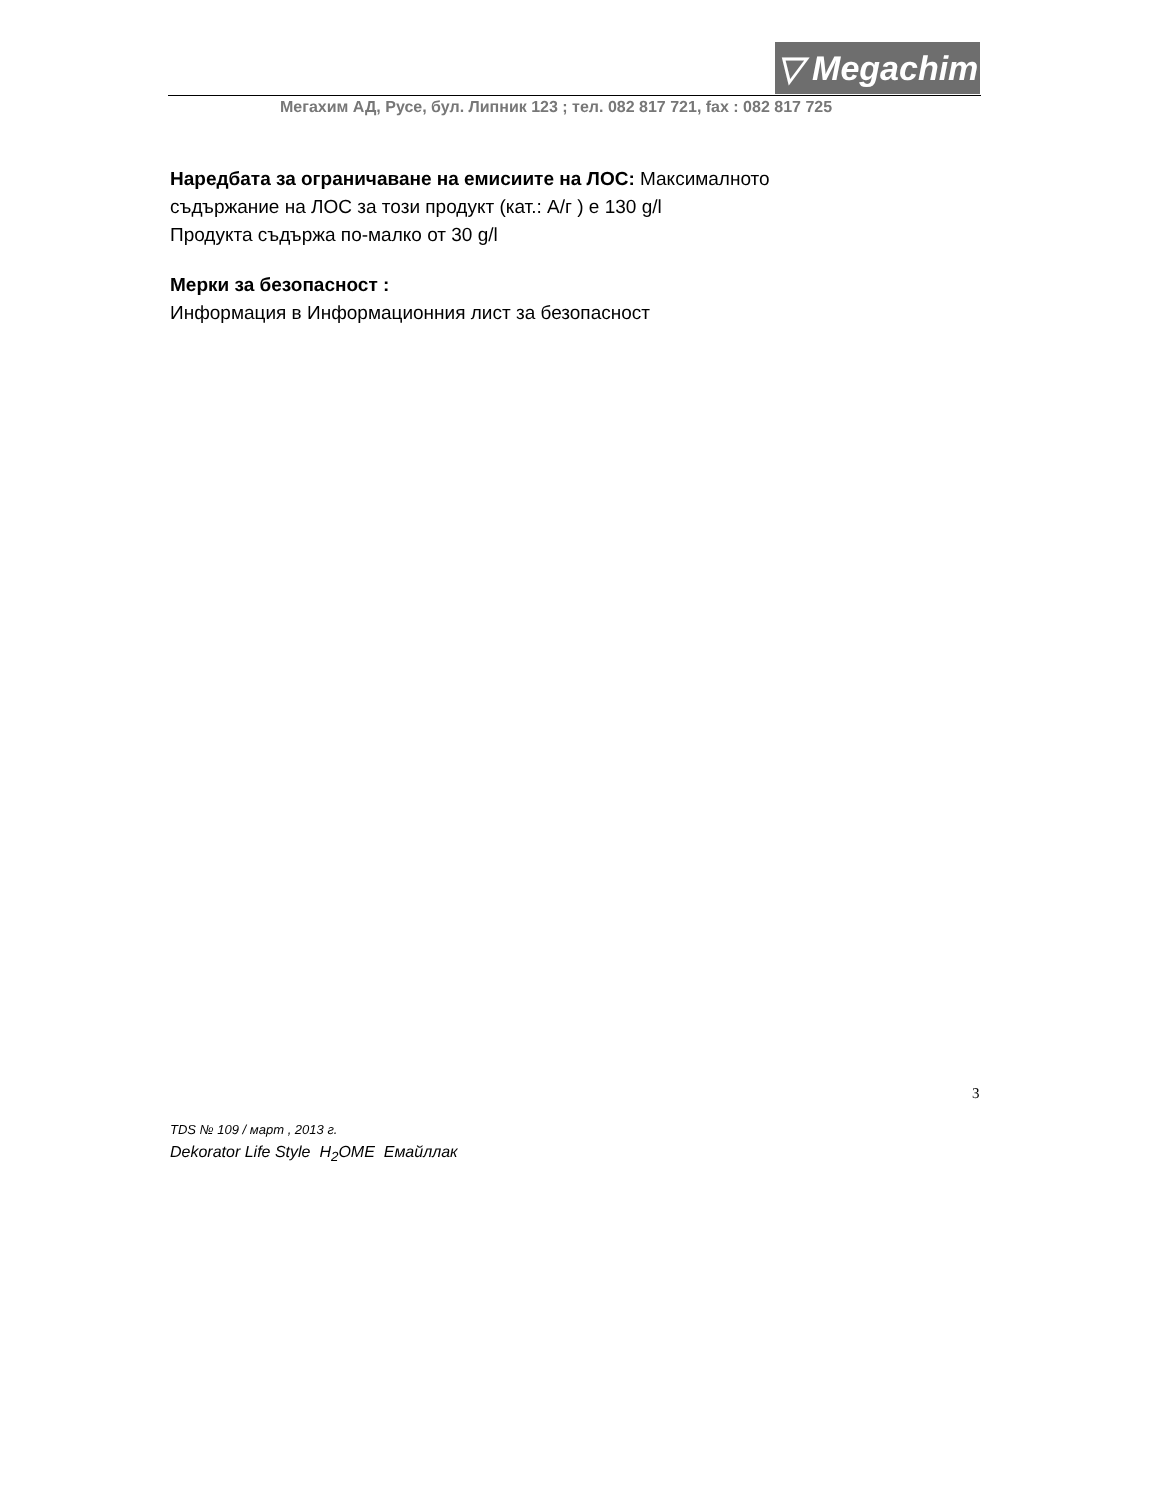▽ Megachim
Мегахим АД, Русе, бул. Липник 123 ; тел. 082 817 721, fax : 082 817 725
Наредбата за ограничаване на емисиите на ЛОС: Максималното
съдържание на ЛОС за този продукт (кат.: А/г ) е 130 g/l
Продукта съдържа по-малко от 30 g/l
Мерки за безопасност :
Информация в Информационния лист за безопасност
3
TDS № 109 / март , 2013 г.
Dekorator Life Style H<sub>2</sub>OME Емайллак